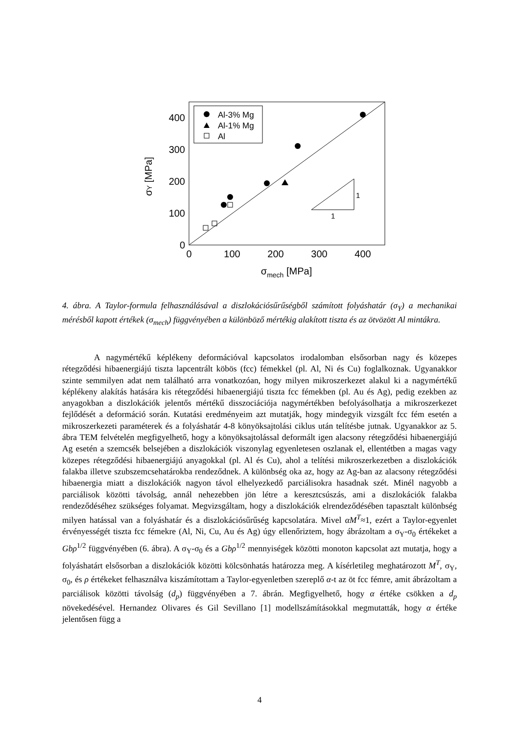0
100
200
300
400
0
100
200
300
400
σmech [MPa]
σY [MPa]
Al-3% Mg
Al-1% Mg
Al
1
1
4. ábra. A Taylor-formula felhasználásával a diszlokációsűrűségből számított folyáshatár (σ<sub>Y</sub>) a mechanikai mérésből kapott értékek (σ<sub>mech</sub>) függvényében a különböző mértékig alakított tiszta és az ötvözött Al mintákra.
A nagymértékű képlékeny deformációval kapcsolatos irodalomban elsősorban nagy és közepes rétegződési hibaenergiájú tiszta lapcentrált köbös (fcc) fémekkel (pl. Al, Ni és Cu) foglalkoznak. Ugyanakkor szinte semmilyen adat nem található arra vonatkozóan, hogy milyen mikroszerkezet alakul ki a nagymértékű képlékeny alakítás hatására kis rétegződési hibaenergiájú tiszta fcc fémekben (pl. Au és Ag), pedig ezekben az anyagokban a diszlokációk jelentős mértékű disszociációja nagymértékben befolyásolhatja a mikroszerkezet fejlődését a deformáció során. Kutatási eredményeim azt mutatják, hogy mindegyik vizsgált fcc fém esetén a mikroszerkezeti paraméterek és a folyáshatár 4-8 könyöksajtolási ciklus után telítésbe jutnak. Ugyanakkor az 5. ábra TEM felvételén megfigyelhető, hogy a könyöksajtolással deformált igen alacsony rétegződési hibaenergiájú Ag esetén a szemcsék belsejében a diszlokációk viszonylag egyenletesen oszlanak el, ellentétben a magas vagy közepes rétegződési hibaenergiájú anyagokkal (pl. Al és Cu), ahol a telítési mikroszerkezetben a diszlokációk falakba illetve szubszemcsehatárokba rendeződnek. A különbség oka az, hogy az Ag-ban az alacsony rétegződési hibaenergia miatt a diszlokációk nagyon távol elhelyezkedő parciálisokra hasadnak szét. Minél nagyobb a parciálisok közötti távolság, annál nehezebben jön létre a keresztcsúszás, ami a diszlokációk falakba rendeződéséhez szükséges folyamat. Megvizsgáltam, hogy a diszlokációk elrendeződésében tapasztalt különbség milyen hatással van a folyáshatár és a diszlokációsűrűség kapcsolatára. Mivel αM<sup>T</sup>≈1, ezért a Taylor-egyenlet érvényességét tiszta fcc fémekre (Al, Ni, Cu, Au és Ag) úgy ellenőriztem, hogy ábrázoltam a σ<sub>Y</sub>-σ<sub>0</sub> értékeket a Gbρ<sup>1/2</sup> függvényében (6. ábra). A σ<sub>Y</sub>-σ<sub>0</sub> és a Gbρ<sup>1/2</sup> mennyiségek közötti monoton kapcsolat azt mutatja, hogy a folyáshatárt elsősorban a diszlokációk közötti kölcsönhatás határozza meg. A kísérletileg meghatározott M<sup>T</sup>, σ<sub>Y</sub>, σ<sub>0</sub>, és ρ értékeket felhasználva kiszámítottam a Taylor-egyenletben szereplő α-t az öt fcc fémre, amit ábrázoltam a parciálisok közötti távolság (d<sub>p</sub>) függvényében a 7. ábrán. Megfigyelhető, hogy α értéke csökken a d<sub>p</sub> növekedésével. Hernandez Olivares és Gil Sevillano [1] modellszámításokkal megmutatták, hogy α értéke jelentősen függ a
4